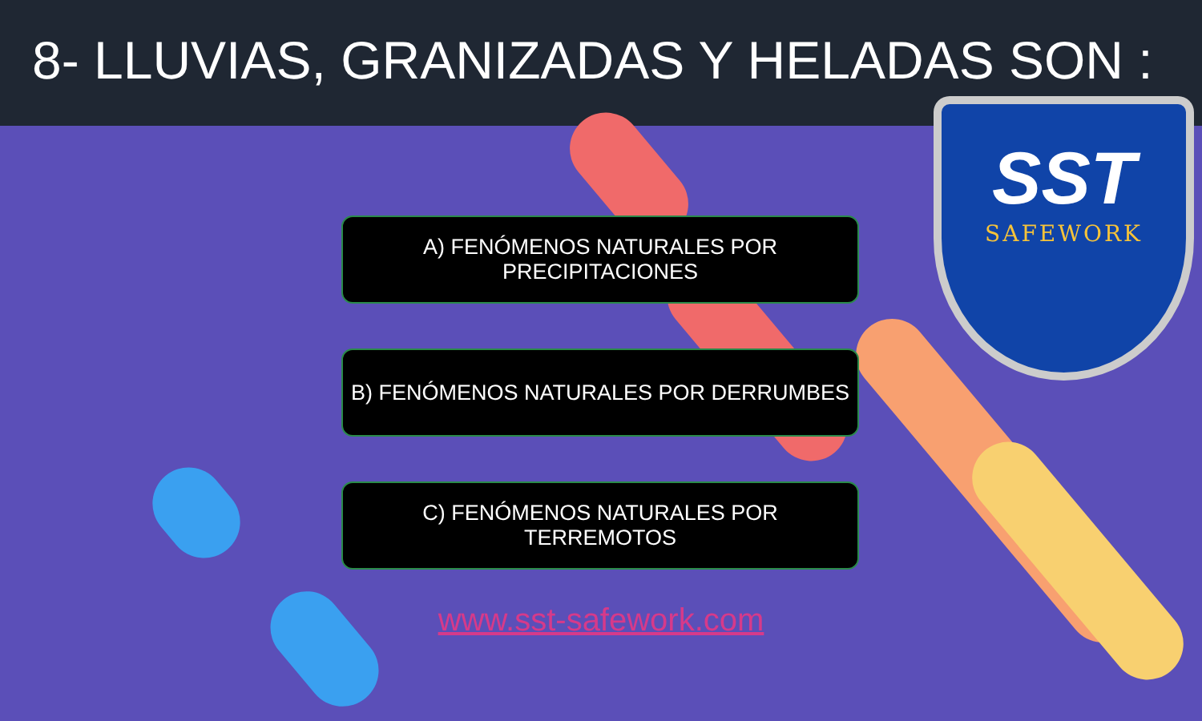8- LLUVIAS, GRANIZADAS Y HELADAS SON :
SST
SAFEWORK
A) FENÓMENOS NATURALES POR
PRECIPITACIONES
B) FENÓMENOS NATURALES POR DERRUMBES
C) FENÓMENOS NATURALES POR
TERREMOTOS
www.sst-safework.com